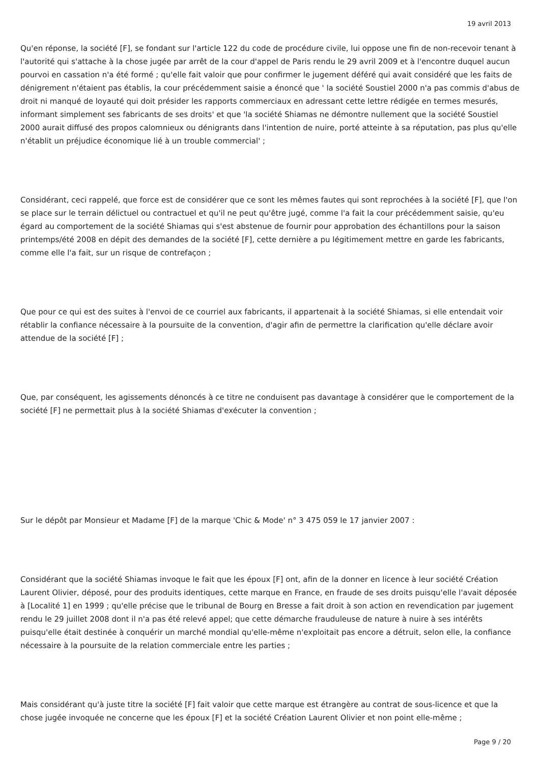19 avril 2013
Qu'en réponse, la société [F], se fondant sur l'article 122 du code de procédure civile, lui oppose une fin de non-recevoir tenant à l'autorité qui s'attache à la chose jugée par arrêt de la cour d'appel de Paris rendu le 29 avril 2009 et à l'encontre duquel aucun pourvoi en cassation n'a été formé ; qu'elle fait valoir que pour confirmer le jugement déféré qui avait considéré que les faits de dénigrement n'étaient pas établis, la cour précédemment saisie a énoncé que ' la société Soustiel 2000 n'a pas commis d'abus de droit ni manqué de loyauté qui doit présider les rapports commerciaux en adressant cette lettre rédigée en termes mesurés, informant simplement ses fabricants de ses droits' et que 'la société Shiamas ne démontre nullement que la société Soustiel 2000 aurait diffusé des propos calomnieux ou dénigrants dans l'intention de nuire, porté atteinte à sa réputation, pas plus qu'elle n'établit un préjudice économique lié à un trouble commercial' ;
Considérant, ceci rappelé, que force est de considérer que ce sont les mêmes fautes qui sont reprochées à la société [F], que l'on se place sur le terrain délictuel ou contractuel et qu'il ne peut qu'être jugé, comme l'a fait la cour précédemment saisie, qu'eu égard au comportement de la société Shiamas qui s'est abstenue de fournir pour approbation des échantillons pour la saison printemps/été 2008 en dépit des demandes de la société [F], cette dernière a pu légitimement mettre en garde les fabricants, comme elle l'a fait, sur un risque de contrefaçon ;
Que pour ce qui est des suites à l'envoi de ce courriel aux fabricants, il appartenait à la société Shiamas, si elle entendait voir rétablir la confiance nécessaire à la poursuite de la convention, d'agir afin de permettre la clarification qu'elle déclare avoir attendue de la société [F] ;
Que, par conséquent, les agissements dénoncés à ce titre ne conduisent pas davantage à considérer que le comportement de la société [F] ne permettait plus à la société Shiamas d'exécuter la convention ;
Sur le dépôt par Monsieur et Madame [F] de la marque 'Chic & Mode' n° 3 475 059 le 17 janvier 2007 :
Considérant que la société Shiamas invoque le fait que les époux [F] ont, afin de la donner en licence à leur société Création Laurent Olivier, déposé, pour des produits identiques, cette marque en France, en fraude de ses droits puisqu'elle l'avait déposée à [Localité 1] en 1999 ; qu'elle précise que le tribunal de Bourg en Bresse a fait droit à son action en revendication par jugement rendu le 29 juillet 2008 dont il n'a pas été relevé appel; que cette démarche frauduleuse de nature à nuire à ses intérêts puisqu'elle était destinée à conquérir un marché mondial qu'elle-même n'exploitait pas encore a détruit, selon elle, la confiance nécessaire à la poursuite de la relation commerciale entre les parties ;
Mais considérant qu'à juste titre la société [F] fait valoir que cette marque est étrangère au contrat de sous-licence et que la chose jugée invoquée ne concerne que les époux [F] et la société Création Laurent Olivier et non point elle-même ;
Page 9 / 20